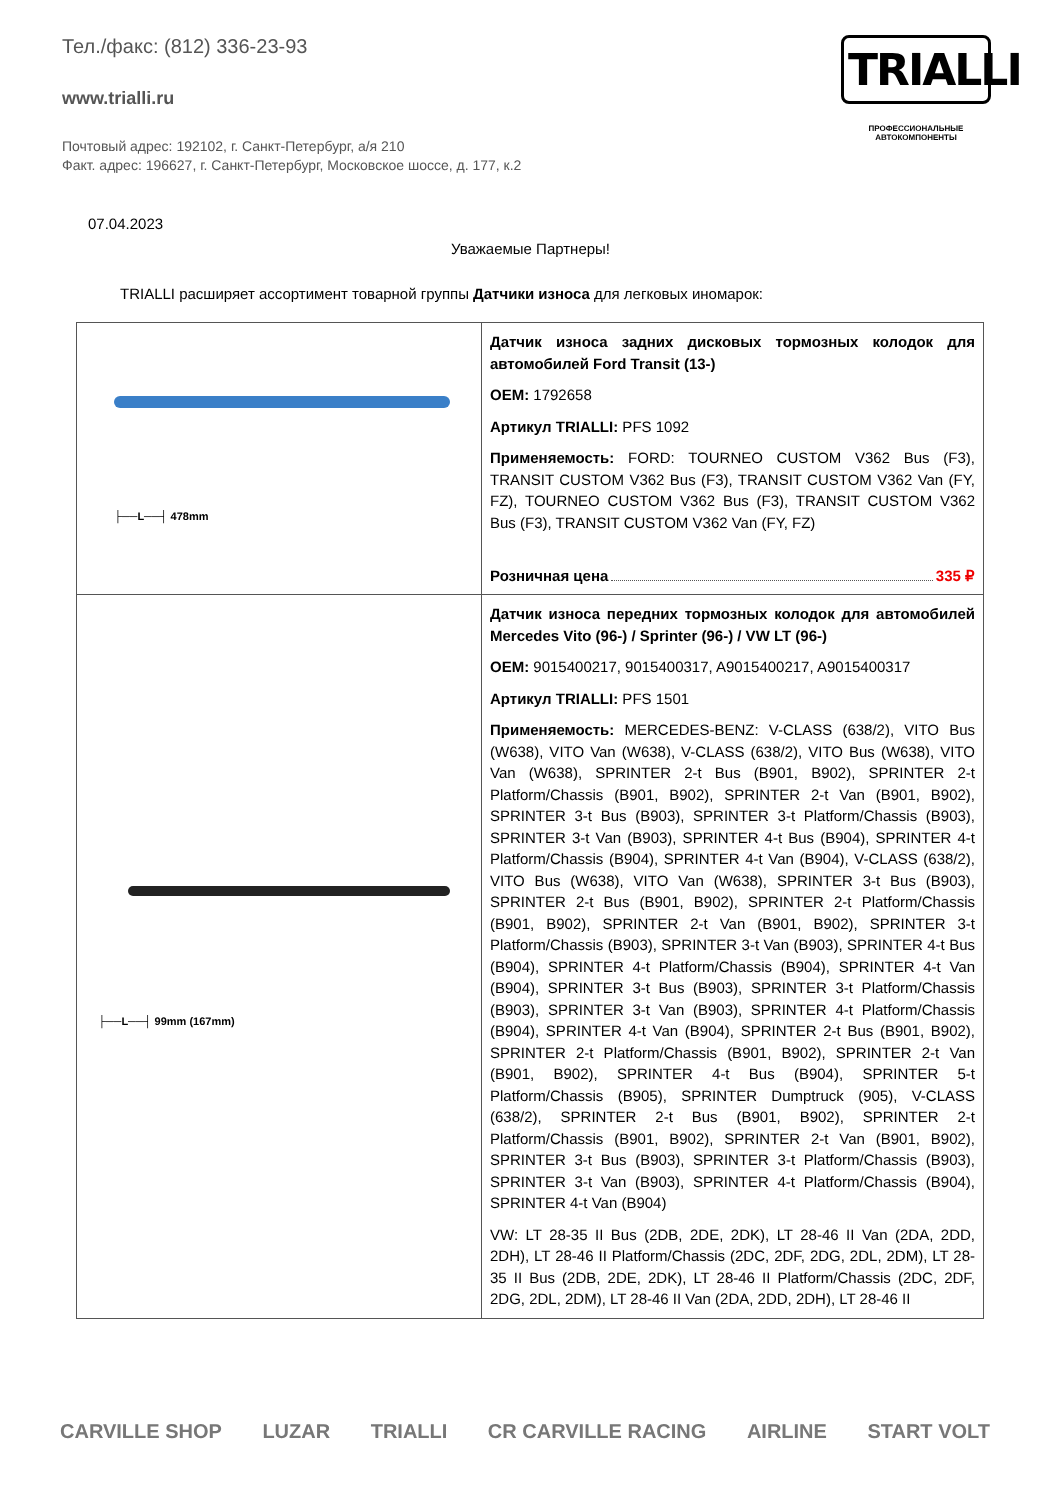Тел./факс: (812) 336-23-93
www.trialli.ru
Почтовый адрес: 192102, г. Санкт-Петербург, а/я 210
Факт. адрес: 196627, г. Санкт-Петербург, Московское шоссе, д. 177, к.2
TRIALLI
ПРОФЕССИОНАЛЬНЫЕ
АВТОКОМПОНЕНТЫ
07.04.2023
Уважаемые Партнеры!
TRIALLI расширяет ассортимент товарной группы Датчики износа для легковых иномарок:
| ├──L──┤ 478mm | Датчик износа задних дисковых тормозных колодок для автомобилей Ford Transit (13-) OEM: 1792658 Артикул TRIALLI: PFS 1092 Применяемость: FORD: TOURNEO CUSTOM V362 Bus (F3), TRANSIT CUSTOM V362 Bus (F3), TRANSIT CUSTOM V362 Van (FY, FZ), TOURNEO CUSTOM V362 Bus (F3), TRANSIT CUSTOM V362 Bus (F3), TRANSIT CUSTOM V362 Van (FY, FZ) Розничная цена 335 ₽ |
| ├──L──┤ 99mm (167mm) | Датчик износа передних тормозных колодок для автомобилей Mercedes Vito (96-) / Sprinter (96-) / VW LT (96-) OEM: 9015400217, 9015400317, A9015400217, A9015400317 Артикул TRIALLI: PFS 1501 Применяемость: MERCEDES-BENZ: V-CLASS (638/2), VITO Bus (W638), VITO Van (W638), V-CLASS (638/2), VITO Bus (W638), VITO Van (W638), SPRINTER 2-t Bus (B901, B902), SPRINTER 2-t Platform/Chassis (B901, B902), SPRINTER 2-t Van (B901, B902), SPRINTER 3-t Bus (B903), SPRINTER 3-t Platform/Chassis (B903), SPRINTER 3-t Van (B903), SPRINTER 4-t Bus (B904), SPRINTER 4-t Platform/Chassis (B904), SPRINTER 4-t Van (B904), V-CLASS (638/2), VITO Bus (W638), VITO Van (W638), SPRINTER 3-t Bus (B903), SPRINTER 2-t Bus (B901, B902), SPRINTER 2-t Platform/Chassis (B901, B902), SPRINTER 2-t Van (B901, B902), SPRINTER 3-t Platform/Chassis (B903), SPRINTER 3-t Van (B903), SPRINTER 4-t Bus (B904), SPRINTER 4-t Platform/Chassis (B904), SPRINTER 4-t Van (B904), SPRINTER 3-t Bus (B903), SPRINTER 3-t Platform/Chassis (B903), SPRINTER 3-t Van (B903), SPRINTER 4-t Platform/Chassis (B904), SPRINTER 4-t Van (B904), SPRINTER 2-t Bus (B901, B902), SPRINTER 2-t Platform/Chassis (B901, B902), SPRINTER 2-t Van (B901, B902), SPRINTER 4-t Bus (B904), SPRINTER 5-t Platform/Chassis (B905), SPRINTER Dumptruck (905), V-CLASS (638/2), SPRINTER 2-t Bus (B901, B902), SPRINTER 2-t Platform/Chassis (B901, B902), SPRINTER 2-t Van (B901, B902), SPRINTER 3-t Bus (B903), SPRINTER 3-t Platform/Chassis (B903), SPRINTER 3-t Van (B903), SPRINTER 4-t Platform/Chassis (B904), SPRINTER 4-t Van (B904) VW: LT 28-35 II Bus (2DB, 2DE, 2DK), LT 28-46 II Van (2DA, 2DD, 2DH), LT 28-46 II Platform/Chassis (2DC, 2DF, 2DG, 2DL, 2DM), LT 28-35 II Bus (2DB, 2DE, 2DK), LT 28-46 II Platform/Chassis (2DC, 2DF, 2DG, 2DL, 2DM), LT 28-46 II Van (2DA, 2DD, 2DH), LT 28-46 II |
CARVILLE SHOP LUZAR TRIALLI CR CARVILLE RACING AIRLINE START VOLT